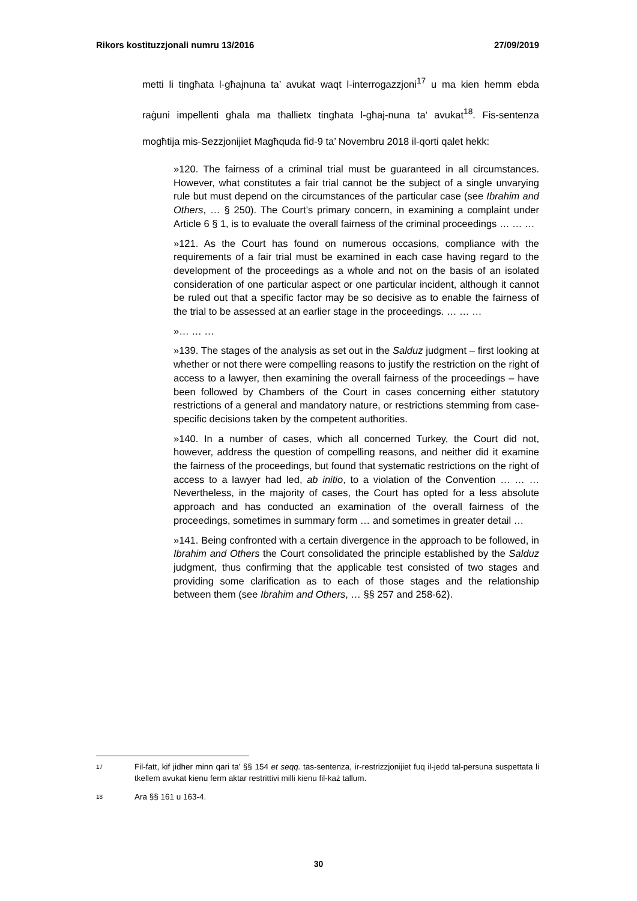Rikors kostituzzjonali numru 13/2016 27/09/2019
metti li tingħata l-għajnuna ta’ avukat waqt l-interrogazzjoni<sup>17</sup> u ma kien hemm ebda raġuni impellenti għala ma tħallietx tingħata l-għaj-nuna ta’ avukat<sup>18</sup>. Fis-sentenza mogħtija mis-Sezzjonijiet Magħquda fid-9 ta’ Novembru 2018 il-qorti qalet hekk:
»120. The fairness of a criminal trial must be guaranteed in all circumstances. However, what constitutes a fair trial cannot be the subject of a single unvarying rule but must depend on the circumstances of the particular case (see Ibrahim and Others, … § 250). The Court’s primary concern, in examining a complaint under Article 6 § 1, is to evaluate the overall fairness of the criminal proceedings … … …
»121. As the Court has found on numerous occasions, compliance with the requirements of a fair trial must be examined in each case having regard to the development of the proceedings as a whole and not on the basis of an isolated consideration of one particular aspect or one particular incident, although it cannot be ruled out that a specific factor may be so decisive as to enable the fairness of the trial to be assessed at an earlier stage in the proceedings. … … …
»… … …
»139. The stages of the analysis as set out in the Salduz judgment – first looking at whether or not there were compelling reasons to justify the restriction on the right of access to a lawyer, then examining the overall fairness of the proceedings – have been followed by Chambers of the Court in cases concerning either statutory restrictions of a general and mandatory nature, or restrictions stemming from case-specific decisions taken by the competent authorities.
»140. In a number of cases, which all concerned Turkey, the Court did not, however, address the question of compelling reasons, and neither did it examine the fairness of the proceedings, but found that systematic restrictions on the right of access to a lawyer had led, ab initio, to a violation of the Convention … … … Nevertheless, in the majority of cases, the Court has opted for a less absolute approach and has conducted an examination of the overall fairness of the proceedings, sometimes in summary form … and sometimes in greater detail …
»141. Being confronted with a certain divergence in the approach to be followed, in Ibrahim and Others the Court consolidated the principle established by the Salduz judgment, thus confirming that the applicable test consisted of two stages and providing some clarification as to each of those stages and the relationship between them (see Ibrahim and Others, … §§ 257 and 258-62).
17 Fil-fatt, kif jidher minn qari ta’ §§ 154 et seqq. tas-sentenza, ir-restrizzjonijiet fuq il-jedd tal-persuna suspettata li tkellem avukat kienu ferm aktar restrittivi milli kienu fil-każ tallum.
18 Ara §§ 161 u 163-4.
30